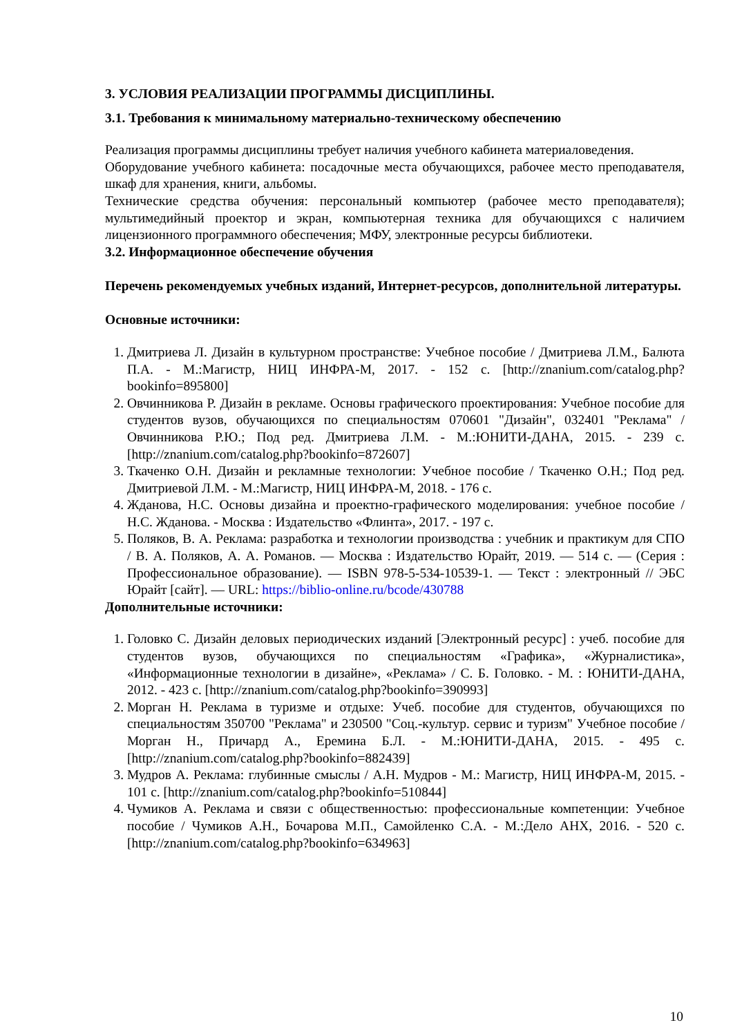3. УСЛОВИЯ РЕАЛИЗАЦИИ ПРОГРАММЫ ДИСЦИПЛИНЫ.
3.1. Требования к минимальному материально-техническому обеспечению
Реализация программы дисциплины требует наличия учебного кабинета материаловедения.
Оборудование учебного кабинета: посадочные места обучающихся, рабочее место преподавателя, шкаф для хранения, книги, альбомы.
Технические средства обучения: персональный компьютер (рабочее место преподавателя); мультимедийный проектор и экран, компьютерная техника для обучающихся с наличием лицензионного программного обеспечения; МФУ, электронные ресурсы библиотеки.
3.2. Информационное обеспечение обучения
Перечень рекомендуемых учебных изданий, Интернет-ресурсов, дополнительной литературы.
Основные источники:
1. Дмитриева Л. Дизайн в культурном пространстве: Учебное пособие / Дмитриева Л.М., Балюта П.А. - М.:Магистр, НИЦ ИНФРА-М, 2017. - 152 с. [http://znanium.com/catalog.php?bookinfo=895800]
2. Овчинникова Р. Дизайн в рекламе. Основы графического проектирования: Учебное пособие для студентов вузов, обучающихся по специальностям 070601 "Дизайн", 032401 "Реклама" / Овчинникова Р.Ю.; Под ред. Дмитриева Л.М. - М.:ЮНИТИ-ДАНА, 2015. - 239 с. [http://znanium.com/catalog.php?bookinfo=872607]
3. Ткаченко О.Н. Дизайн и рекламные технологии: Учебное пособие / Ткаченко О.Н.; Под ред. Дмитриевой Л.М. - М.:Магистр, НИЦ ИНФРА-М, 2018. - 176 с.
4. Жданова, Н.С. Основы дизайна и проектно-графического моделирования: учебное пособие / Н.С. Жданова. - Москва : Издательство «Флинта», 2017. - 197 с.
5. Поляков, В. А. Реклама: разработка и технологии производства : учебник и практикум для СПО / В. А. Поляков, А. А. Романов. — Москва : Издательство Юрайт, 2019. — 514 с. — (Серия : Профессиональное образование). — ISBN 978-5-534-10539-1. — Текст : электронный // ЭБС Юрайт [сайт]. — URL: https://biblio-online.ru/bcode/430788
Дополнительные источники:
1. Головко С. Дизайн деловых периодических изданий [Электронный ресурс] : учеб. пособие для студентов вузов, обучающихся по специальностям «Графика», «Журналистика», «Информационные технологии в дизайне», «Реклама» / С. Б. Головко. - М. : ЮНИТИ-ДАНА, 2012. - 423 с. [http://znanium.com/catalog.php?bookinfo=390993]
2. Морган Н. Реклама в туризме и отдыхе: Учеб. пособие для студентов, обучающихся по специальностям 350700 "Реклама" и 230500 "Соц.-культур. сервис и туризм" Учебное пособие / Морган Н., Причард А., Еремина Б.Л. - М.:ЮНИТИ-ДАНА, 2015. - 495 с. [http://znanium.com/catalog.php?bookinfo=882439]
3. Мудров А. Реклама: глубинные смыслы / А.Н. Мудров - М.: Магистр, НИЦ ИНФРА-М, 2015. - 101 с. [http://znanium.com/catalog.php?bookinfo=510844]
4. Чумиков А. Реклама и связи с общественностью: профессиональные компетенции: Учебное пособие / Чумиков А.Н., Бочарова М.П., Самойленко С.А. - М.:Дело АНХ, 2016. - 520 с. [http://znanium.com/catalog.php?bookinfo=634963]
10